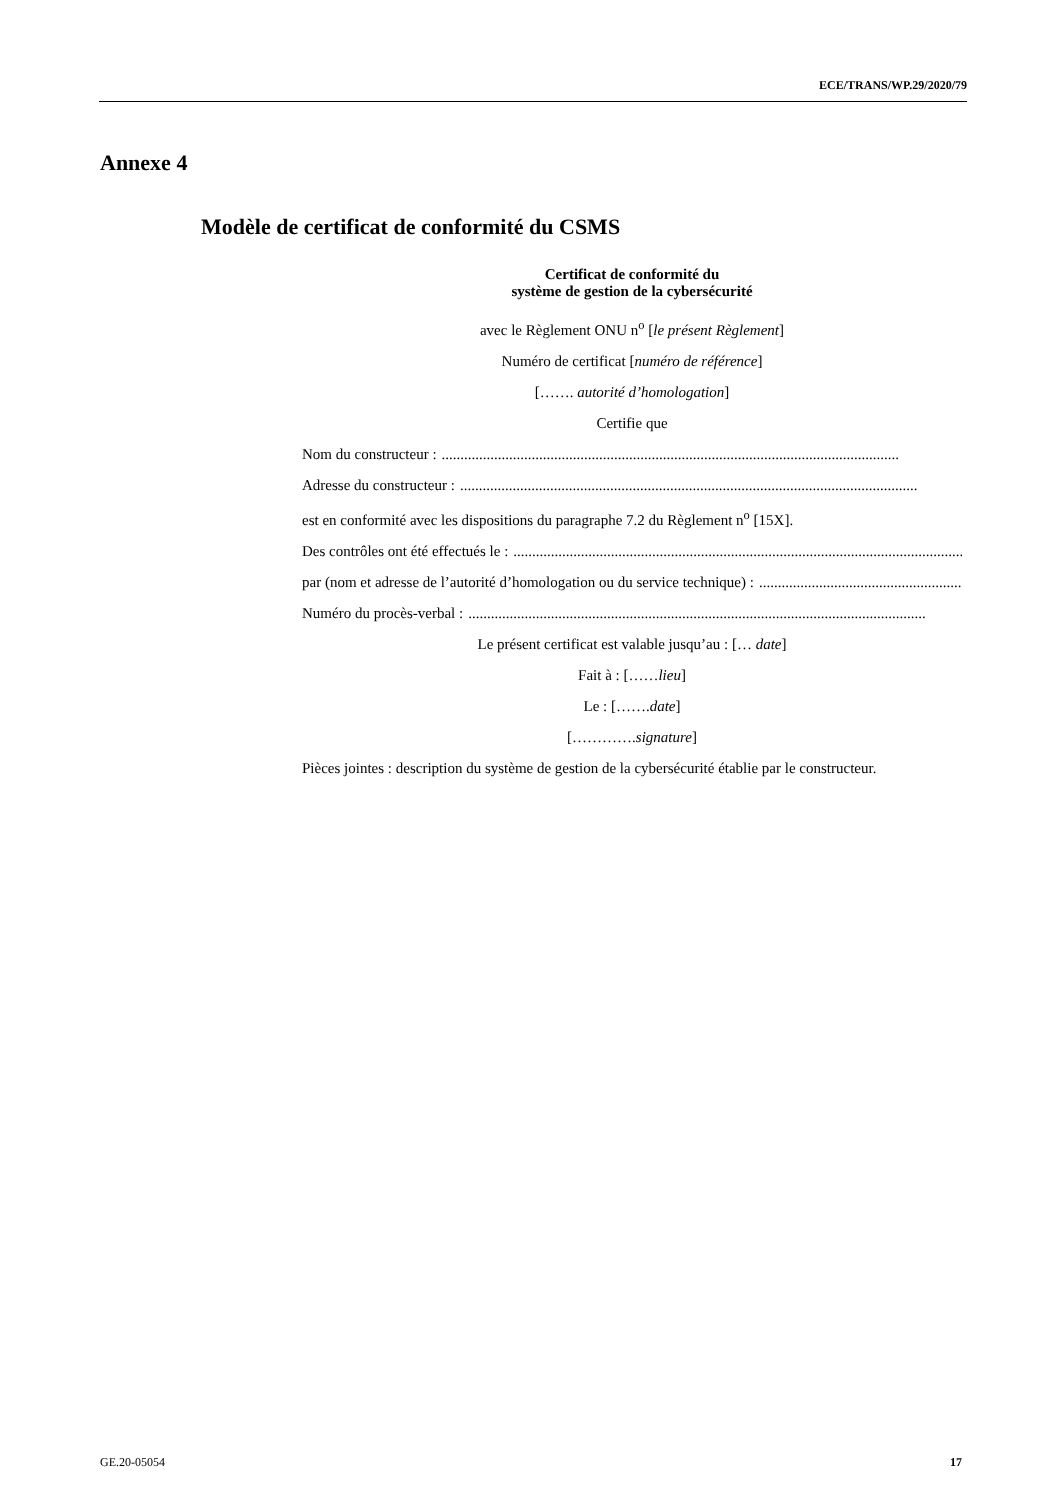ECE/TRANS/WP.29/2020/79
Annexe 4
Modèle de certificat de conformité du CSMS
Certificat de conformité du
système de gestion de la cybersécurité
avec le Règlement ONU n<sup>o</sup> [le présent Règlement]
Numéro de certificat [numéro de référence]
[……. autorité d’homologation]
Certifie que
Nom du constructeur : ..........................................................................................................................
Adresse du constructeur : ..........................................................................................................................
est en conformité avec les dispositions du paragraphe 7.2 du Règlement n<sup>o</sup> [15X].
Des contrôles ont été effectués le : ..........................................................................................................................
par (nom et adresse de l’autorité d’homologation ou du service technique) : ..........................................................
Numéro du procès-verbal : ..........................................................................................................................
Le présent certificat est valable jusqu’au : [… date]
Fait à : [……lieu]
Le : […….date]
[………….signature]
Pièces jointes : description du système de gestion de la cybersécurité établie par le constructeur.
GE.20-05054 17